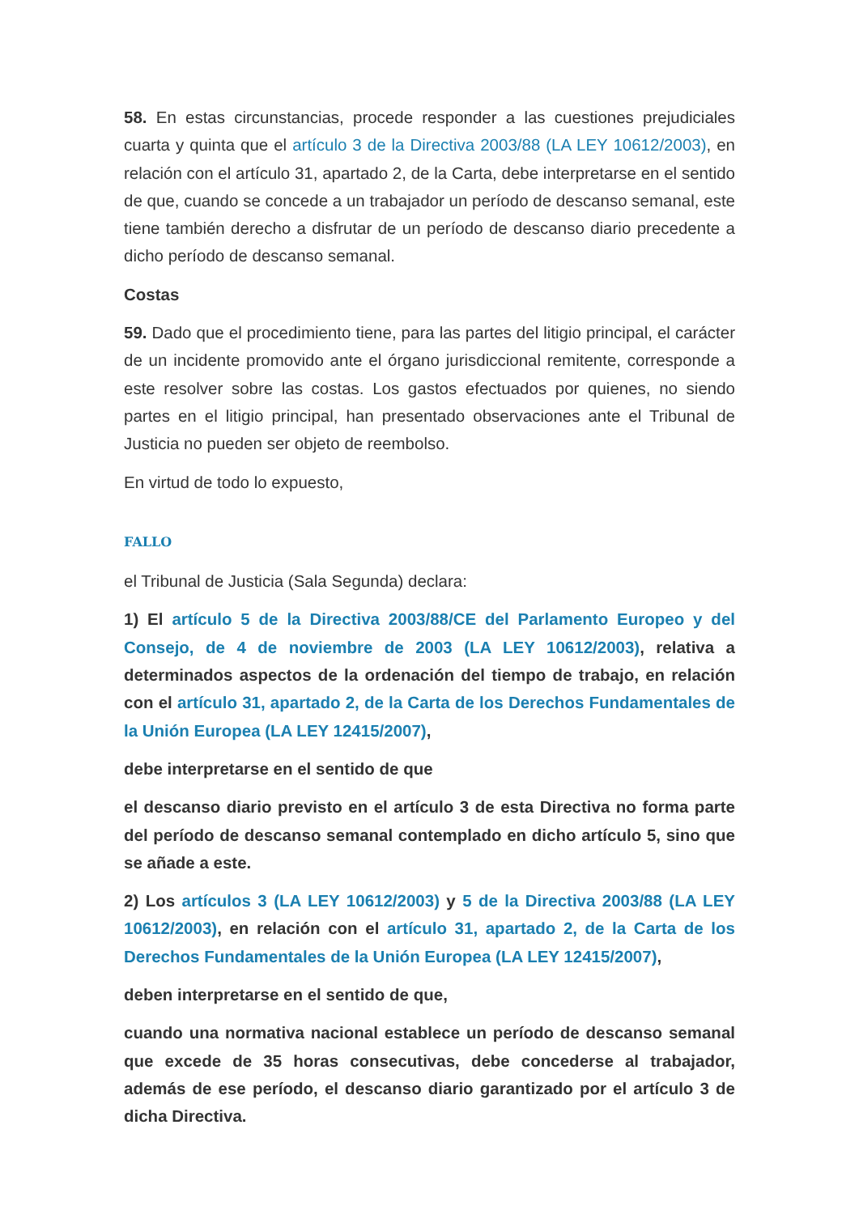58. En estas circunstancias, procede responder a las cuestiones prejudiciales cuarta y quinta que el artículo 3 de la Directiva 2003/88 (LA LEY 10612/2003), en relación con el artículo 31, apartado 2, de la Carta, debe interpretarse en el sentido de que, cuando se concede a un trabajador un período de descanso semanal, este tiene también derecho a disfrutar de un período de descanso diario precedente a dicho período de descanso semanal.
Costas
59. Dado que el procedimiento tiene, para las partes del litigio principal, el carácter de un incidente promovido ante el órgano jurisdiccional remitente, corresponde a este resolver sobre las costas. Los gastos efectuados por quienes, no siendo partes en el litigio principal, han presentado observaciones ante el Tribunal de Justicia no pueden ser objeto de reembolso.
En virtud de todo lo expuesto,
FALLO
el Tribunal de Justicia (Sala Segunda) declara:
1) El artículo 5 de la Directiva 2003/88/CE del Parlamento Europeo y del Consejo, de 4 de noviembre de 2003 (LA LEY 10612/2003), relativa a determinados aspectos de la ordenación del tiempo de trabajo, en relación con el artículo 31, apartado 2, de la Carta de los Derechos Fundamentales de la Unión Europea (LA LEY 12415/2007),
debe interpretarse en el sentido de que
el descanso diario previsto en el artículo 3 de esta Directiva no forma parte del período de descanso semanal contemplado en dicho artículo 5, sino que se añade a este.
2) Los artículos 3 (LA LEY 10612/2003) y 5 de la Directiva 2003/88 (LA LEY 10612/2003), en relación con el artículo 31, apartado 2, de la Carta de los Derechos Fundamentales de la Unión Europea (LA LEY 12415/2007),
deben interpretarse en el sentido de que,
cuando una normativa nacional establece un período de descanso semanal que excede de 35 horas consecutivas, debe concederse al trabajador, además de ese período, el descanso diario garantizado por el artículo 3 de dicha Directiva.